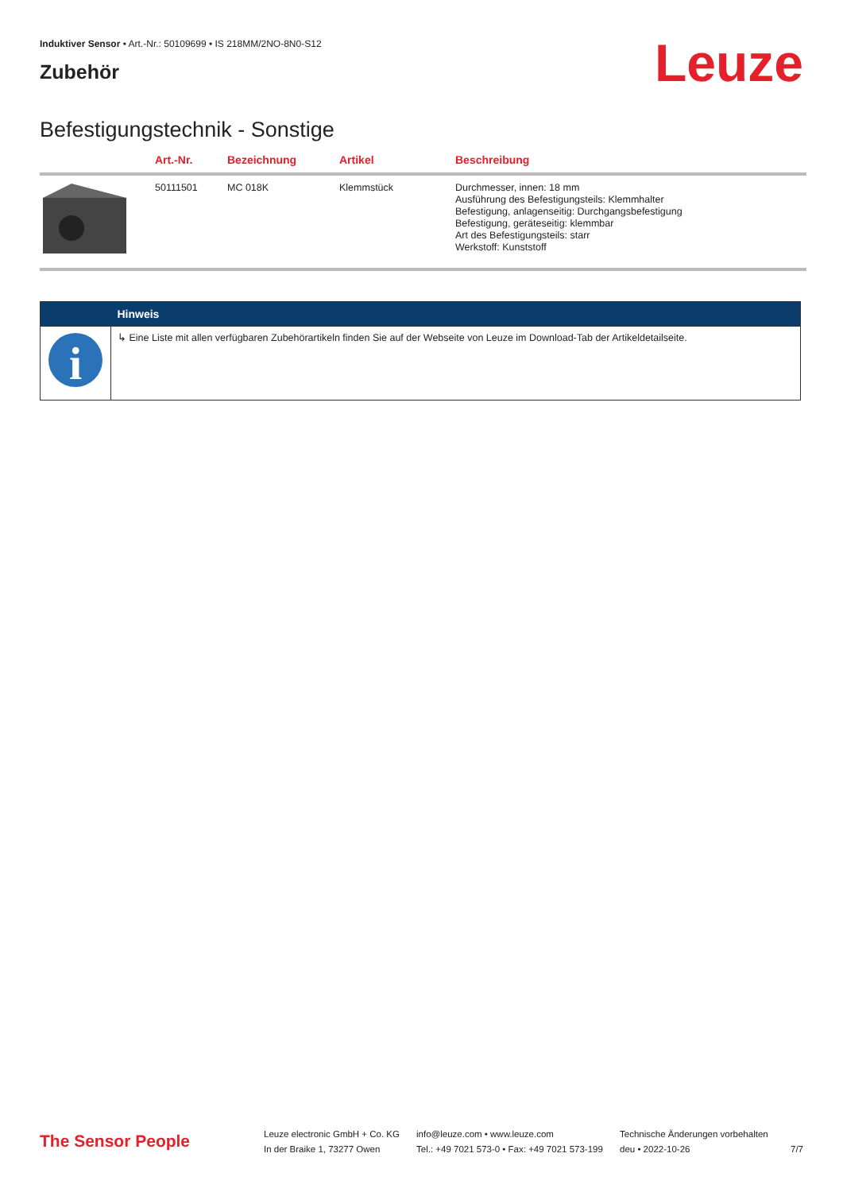Induktiver Sensor • Art.-Nr.: 50109699 • IS 218MM/2NO-8N0-S12
Zubehör
Leuze
Befestigungstechnik - Sonstige
| | Art.-Nr. | Bezeichnung | Artikel | Beschreibung |
| --- | --- | --- | --- | --- |
| | 50111501 | MC 018K | Klemmstück | Durchmesser, innen: 18 mm Ausführung des Befestigungsteils: Klemmhalter Befestigung, anlagenseitig: Durchgangsbefestigung Befestigung, geräteseitig: klemmbar Art des Befestigungsteils: starr Werkstoff: Kunststoff |
| | Hinweis |
| --- | --- |
| i | ↳ Eine Liste mit allen verfügbaren Zubehörartikeln finden Sie auf der Webseite von Leuze im Download-Tab der Artikeldetailseite. |
The Sensor People
Leuze electronic GmbH + Co. KG
In der Braike 1, 73277 Owen
info@leuze.com • www.leuze.com
Tel.: +49 7021 573-0 • Fax: +49 7021 573-199
Technische Änderungen vorbehalten
deu • 2022-10-26
7/7